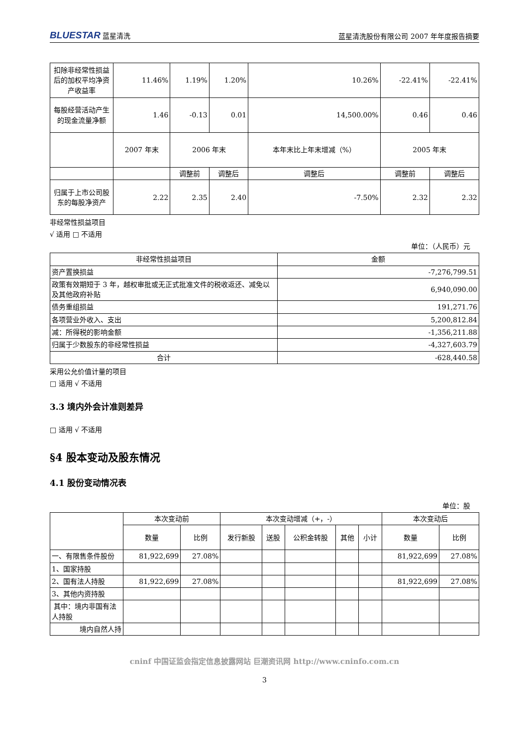BLUESTAR 蓝星清洗 蓝星清洗股份有限公司 2007 年年度报告摘要
| 扣除非经常性损益后的加权平均净资产收益率 | 11.46% | 1.19% | 1.20% | 10.26% | -22.41% | -22.41% |
| 每股经营活动产生的现金流量净额 | 1.46 | -0.13 | 0.01 | 14,500.00% | 0.46 | 0.46 |
| | 2007 年末 | 2006 年末 | | 本年末比上年末增减（%） | 2005 年末 | |
| | | 调整前 | 调整后 | 调整后 | 调整前 | 调整后 |
| 归属于上市公司股东的每股净资产 | 2.22 | 2.35 | 2.40 | -7.50% | 2.32 | 2.32 |
非经常性损益项目
√ 适用 □ 不适用
单位：（人民币）元
| 非经常性损益项目 | 金额 |
| 资产置换损益 | -7,276,799.51 |
| 政策有效期短于 3 年，越权审批或无正式批准文件的税收返还、减免以及其他政府补贴 | 6,940,090.00 |
| 债务重组损益 | 191,271.76 |
| 各项营业外收入、支出 | 5,200,812.84 |
| 减：所得税的影响金额 | -1,356,211.88 |
| 归属于少数股东的非经常性损益 | -4,327,603.79 |
| 合计 | -628,440.58 |
采用公允价值计量的项目
□ 适用 √ 不适用
3.3 境内外会计准则差异
□ 适用 √ 不适用
§4 股本变动及股东情况
4.1 股份变动情况表
单位：股
| | 本次变动前 | | 本次变动增减（+，-） | | | | | 本次变动后 | |
| | 数量 | 比例 | 发行新股 | 送股 | 公积金转股 | 其他 | 小计 | 数量 | 比例 |
| 一、有限售条件股份 | 81,922,699 | 27.08% | | | | | | 81,922,699 | 27.08% |
| 1、国家持股 | | | | | | | | | |
| 2、国有法人持股 | 81,922,699 | 27.08% | | | | | | 81,922,699 | 27.08% |
| 3、其他内资持股 | | | | | | | | | |
| 其中：境内非国有法人持股 | | | | | | | | | |
| 境内自然人持 | | | | | | | | | |
cninf 中国证监会指定信息披露网站 巨潮资讯网 http://www.cninfo.com.cn
3